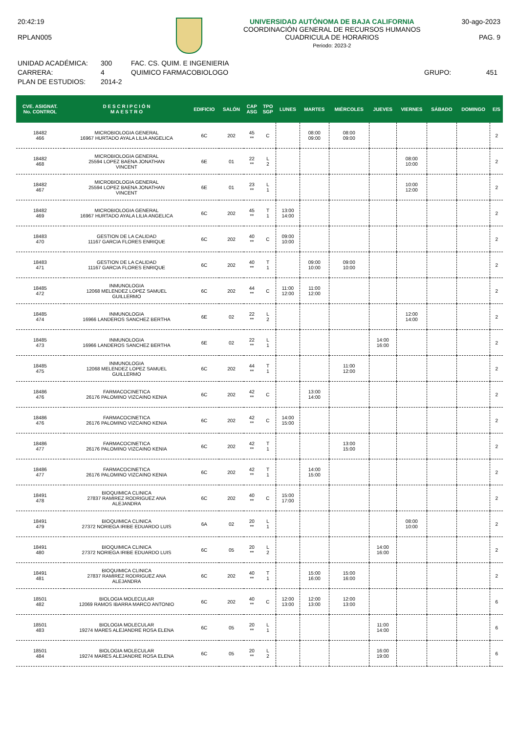20:42:19
RPLAN005
UNIVERSIDAD AUTÓNOMA DE BAJA CALIFORNIA
COORDINACIÓN GENERAL DE RECURSOS HUMANOS
CUADRICULA DE HORARIOS
Periodo: 2023-2
30-ago-2023
PAG. 9
UNIDAD ACADÉMICA:
CARRERA:
PLAN DE ESTUDIOS:
300
4
2014-2
FAC. CS. QUIM. E INGENIERIA
QUIMICO FARMACOBIOLOGO
GRUPO:
451
| CVE. ASIGNAT. No. CONTROL | D E S C R I P C I Ó N M A E S T R O | EDIFICIO | SALÓN | CAP ASG | TPO SGP | LUNES | MARTES | MIÉRCOLES | JUEVES | VIERNES | SÁBADO | DOMINGO | E/S |
| --- | --- | --- | --- | --- | --- | --- | --- | --- | --- | --- | --- | --- | --- |
| 18482 466 | MICROBIOLOGIA GENERAL 16967 HURTADO AYALA LILIA ANGELICA | 6C | 202 | 45 ** | C | | 08:00 09:00 | 08:00 09:00 | | | | | 2 |
| 18482 468 | MICROBIOLOGIA GENERAL 25594 LOPEZ BAENA JONATHAN VINCENT | 6E | 01 | 22 ** | L 2 | | | | | 08:00 10:00 | | | 2 |
| 18482 467 | MICROBIOLOGIA GENERAL 25594 LOPEZ BAENA JONATHAN VINCENT | 6E | 01 | 23 ** | L 1 | | | | | 10:00 12:00 | | | 2 |
| 18482 469 | MICROBIOLOGIA GENERAL 16967 HURTADO AYALA LILIA ANGELICA | 6C | 202 | 45 ** | T 1 | 13:00 14:00 | | | | | | | 2 |
| 18483 470 | GESTION DE LA CALIDAD 11167 GARCIA FLORES ENRIQUE | 6C | 202 | 40 ** | C | 09:00 10:00 | | | | | | | 2 |
| 18483 471 | GESTION DE LA CALIDAD 11167 GARCIA FLORES ENRIQUE | 6C | 202 | 40 ** | T 1 | | 09:00 10:00 | 09:00 10:00 | | | | | 2 |
| 18485 472 | INMUNOLOGIA 12068 MELENDEZ LOPEZ SAMUEL GUILLERMO | 6C | 202 | 44 ** | C | 11:00 12:00 | 11:00 12:00 | | | | | | 2 |
| 18485 474 | INMUNOLOGIA 16966 LANDEROS SANCHEZ BERTHA | 6E | 02 | 22 ** | L 2 | | | | | 12:00 14:00 | | | 2 |
| 18485 473 | INMUNOLOGIA 16966 LANDEROS SANCHEZ BERTHA | 6E | 02 | 22 ** | L 1 | | | | 14:00 16:00 | | | | 2 |
| 18485 475 | INMUNOLOGIA 12068 MELENDEZ LOPEZ SAMUEL GUILLERMO | 6C | 202 | 44 ** | T 1 | | | 11:00 12:00 | | | | | 2 |
| 18486 476 | FARMACOCINETICA 26176 PALOMINO VIZCAINO KENIA | 6C | 202 | 42 ** | C | | 13:00 14:00 | | | | | | 2 |
| 18486 476 | FARMACOCINETICA 26176 PALOMINO VIZCAINO KENIA | 6C | 202 | 42 ** | C | 14:00 15:00 | | | | | | | 2 |
| 18486 477 | FARMACOCINETICA 26176 PALOMINO VIZCAINO KENIA | 6C | 202 | 42 ** | T 1 | | | 13:00 15:00 | | | | | 2 |
| 18486 477 | FARMACOCINETICA 26176 PALOMINO VIZCAINO KENIA | 6C | 202 | 42 ** | T 1 | | 14:00 15:00 | | | | | | 2 |
| 18491 478 | BIOQUIMICA CLINICA 27837 RAMIREZ RODRIGUEZ ANA ALEJANDRA | 6C | 202 | 40 ** | C | 15:00 17:00 | | | | | | | 2 |
| 18491 479 | BIOQUIMICA CLINICA 27372 NORIEGA IRIBE EDUARDO LUIS | 6A | 02 | 20 ** | L 1 | | | | | 08:00 10:00 | | | 2 |
| 18491 480 | BIOQUIMICA CLINICA 27372 NORIEGA IRIBE EDUARDO LUIS | 6C | 05 | 20 ** | L 2 | | | | 14:00 16:00 | | | | 2 |
| 18491 481 | BIOQUIMICA CLINICA 27837 RAMIREZ RODRIGUEZ ANA ALEJANDRA | 6C | 202 | 40 ** | T 1 | | 15:00 16:00 | 15:00 16:00 | | | | | 2 |
| 18501 482 | BIOLOGIA MOLECULAR 12069 RAMOS IBARRA MARCO ANTONIO | 6C | 202 | 40 ** | C | 12:00 13:00 | 12:00 13:00 | 12:00 13:00 | | | | | 6 |
| 18501 483 | BIOLOGIA MOLECULAR 19274 MARES ALEJANDRE ROSA ELENA | 6C | 05 | 20 ** | L 1 | | | | 11:00 14:00 | | | | 6 |
| 18501 484 | BIOLOGIA MOLECULAR 19274 MARES ALEJANDRE ROSA ELENA | 6C | 05 | 20 ** | L 2 | | | | 16:00 19:00 | | | | 6 |